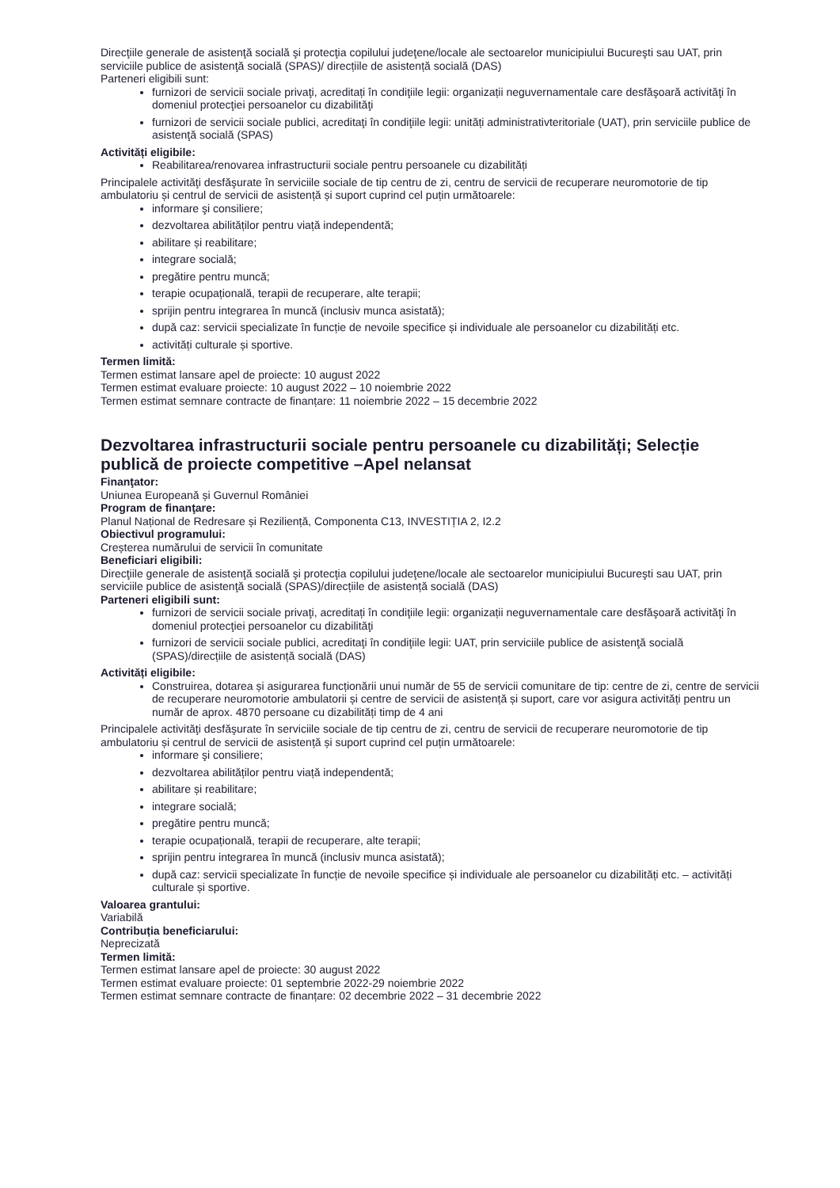Direcţiile generale de asistenţă socială şi protecţia copilului judeţene/locale ale sectoarelor municipiului Bucureşti sau UAT, prin serviciile publice de asistenţă socială (SPAS)/ direcțiile de asistență socială (DAS)
Parteneri eligibili sunt:
furnizori de servicii sociale privaţi, acreditați în condiţiile legii: organizații neguvernamentale care desfăşoară activităţi în domeniul protecţiei persoanelor cu dizabilităţi
furnizori de servicii sociale publici, acreditaţi în condiţiile legii: unități administrativteritoriale (UAT), prin serviciile publice de asistenţă socială (SPAS)
Activități eligibile:
Reabilitarea/renovarea infrastructurii sociale pentru persoanele cu dizabilități
Principalele activităţi desfăşurate în serviciile sociale de tip centru de zi, centru de servicii de recuperare neuromotorie de tip ambulatoriu și centrul de servicii de asistență și suport cuprind cel puțin următoarele:
informare şi consiliere;
dezvoltarea abilităților pentru viață independentă;
abilitare și reabilitare;
integrare socială;
pregătire pentru muncă;
terapie ocupațională, terapii de recuperare, alte terapii;
sprijin pentru integrarea în muncă (inclusiv munca asistată);
după caz: servicii specializate în funcție de nevoile specifice și individuale ale persoanelor cu dizabilități etc.
activități culturale și sportive.
Termen limită:
Termen estimat lansare apel de proiecte: 10 august 2022
Termen estimat evaluare proiecte: 10 august 2022 – 10 noiembrie 2022
Termen estimat semnare contracte de finanțare: 11 noiembrie 2022 – 15 decembrie 2022
Dezvoltarea infrastructurii sociale pentru persoanele cu dizabilități; Selecție publică de proiecte competitive –Apel nelansat
Finanţator:
Uniunea Europeană și Guvernul României
Program de finanţare:
Planul Național de Redresare și Reziliență, Componenta C13, INVESTIȚIA 2, I2.2
Obiectivul programului:
Creșterea numărului de servicii în comunitate
Beneficiari eligibili:
Direcţiile generale de asistenţă socială şi protecţia copilului judeţene/locale ale sectoarelor municipiului Bucureşti sau UAT, prin serviciile publice de asistenţă socială (SPAS)/direcțiile de asistență socială (DAS)
Parteneri eligibili sunt:
furnizori de servicii sociale privaţi, acreditați în condiţiile legii: organizații neguvernamentale care desfăşoară activităţi în domeniul protecţiei persoanelor cu dizabilităţi
furnizori de servicii sociale publici, acreditaţi în condiţiile legii: UAT, prin serviciile publice de asistenţă socială (SPAS)/direcțiile de asistență socială (DAS)
Activități eligibile:
Construirea, dotarea și asigurarea funcționării unui număr de 55 de servicii comunitare de tip: centre de zi, centre de servicii de recuperare neuromotorie ambulatorii și centre de servicii de asistență și suport, care vor asigura activități pentru un număr de aprox. 4870 persoane cu dizabilități timp de 4 ani
Principalele activităţi desfăşurate în serviciile sociale de tip centru de zi, centru de servicii de recuperare neuromotorie de tip ambulatoriu și centrul de servicii de asistență și suport cuprind cel puțin următoarele:
informare şi consiliere;
dezvoltarea abilităților pentru viață independentă;
abilitare și reabilitare;
integrare socială;
pregătire pentru muncă;
terapie ocupațională, terapii de recuperare, alte terapii;
sprijin pentru integrarea în muncă (inclusiv munca asistată);
după caz: servicii specializate în funcție de nevoile specifice și individuale ale persoanelor cu dizabilități etc. – activități culturale și sportive.
Valoarea grantului:
Variabilă
Contribuția beneficiarului:
Neprecizată
Termen limită:
Termen estimat lansare apel de proiecte: 30 august 2022
Termen estimat evaluare proiecte: 01 septembrie 2022-29 noiembrie 2022
Termen estimat semnare contracte de finanțare: 02 decembrie 2022 – 31 decembrie 2022